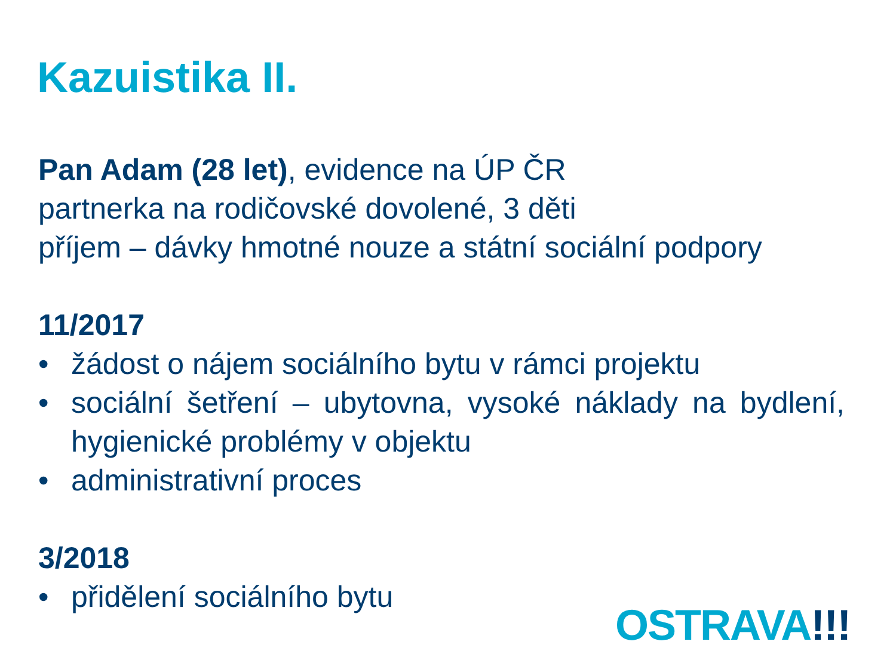Kazuistika II.
Pan Adam (28 let), evidence na ÚP ČR
partnerka na rodičovské dovolené, 3 děti
příjem – dávky hmotné nouze a státní sociální podpory
11/2017
• žádost o nájem sociálního bytu v rámci projektu
• sociální šetření – ubytovna, vysoké náklady na bydlení, hygienické problémy v objektu
• administrativní proces
3/2018
• přidělení sociálního bytu
OSTRAVA!!!